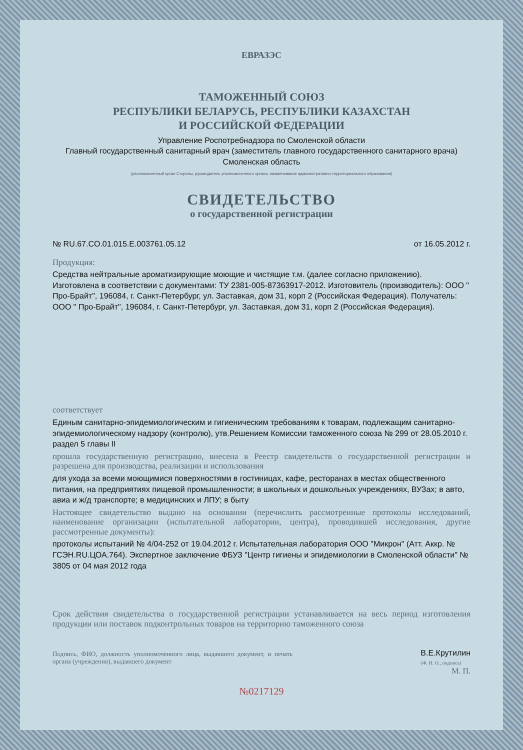ЕВРАЗЭС
ТАМОЖЕННЫЙ СОЮЗ
РЕСПУБЛИКИ БЕЛАРУСЬ, РЕСПУБЛИКИ КАЗАХСТАН
И РОССИЙСКОЙ ФЕДЕРАЦИИ
Управление Роспотребнадзора по Смоленской области
Главный государственный санитарный врач (заместитель главного государственного санитарного врача)
Смоленская область
(уполномоченный орган Стороны, руководитель уполномоченного органа, наименование административно-территориального образования)
СВИДЕТЕЛЬСТВО
о государственной регистрации
№ RU.67.CO.01.015.E.003761.05.12 от 16.05.2012 г.
Продукция:
Средства нейтральные ароматизирующие моющие и чистящие т.м. (далее согласно приложению). Изготовлена в соответствии с документами: ТУ 2381-005-87363917-2012. Изготовитель (производитель): ООО " Про-Брайт", 196084, г. Санкт-Петербург, ул. Заставкая, дом 31, корп 2 (Российская Федерация). Получатель: ООО " Про-Брайт", 196084, г. Санкт-Петербург, ул. Заставкая, дом 31, корп 2 (Российская Федерация).
соответствует
Единым санитарно-эпидемиологическим и гигиеническим требованиям к товарам, подлежащим санитарно-эпидемиологическому надзору (контролю), утв.Решением Комиссии таможенного союза № 299 от 28.05.2010 г. раздел 5 главы II
прошла государственную регистрацию, внесена в Реестр свидетельств о государственной регистрации и разрешена для производства, реализации и использования
для ухода за всеми моющимися поверхностями в гостиницах, кафе, ресторанах в местах общественного питания, на предприятиях пищевой промышленности; в школьных и дошкольных учреждениях, ВУЗах; в авто, авиа и ж/д транспорте; в медицинских и ЛПУ; в быту
Настоящее свидетельство выдано на основании (перечислить рассмотренные протоколы исследований, наименование организации (испытательной лаборатории, центра), проводившей исследования, другие рассмотренные документы):
протоколы испытаний № 4/04-252 от 19.04.2012 г. Испытательная лаборатория ООО "Микрон" (Атт. Аккр. № ГСЭН.RU.ЦОА.764). Экспертное заключение ФБУЗ "Центр гигиены и эпидемиологии в Смоленской области" № 3805 от 04 мая 2012 года
Срок действия свидетельства о государственной регистрации устанавливается на весь период изготовления продукции или поставок подконтрольных товаров на территорию таможенного союза
Подпись, ФИО, должность уполномоченного лица, выдавшего документ, и печать органа (учреждения), выдавшего документ
В.Е.Крутилин
(Ф. И. О., подпись)
М. П.
№0217129